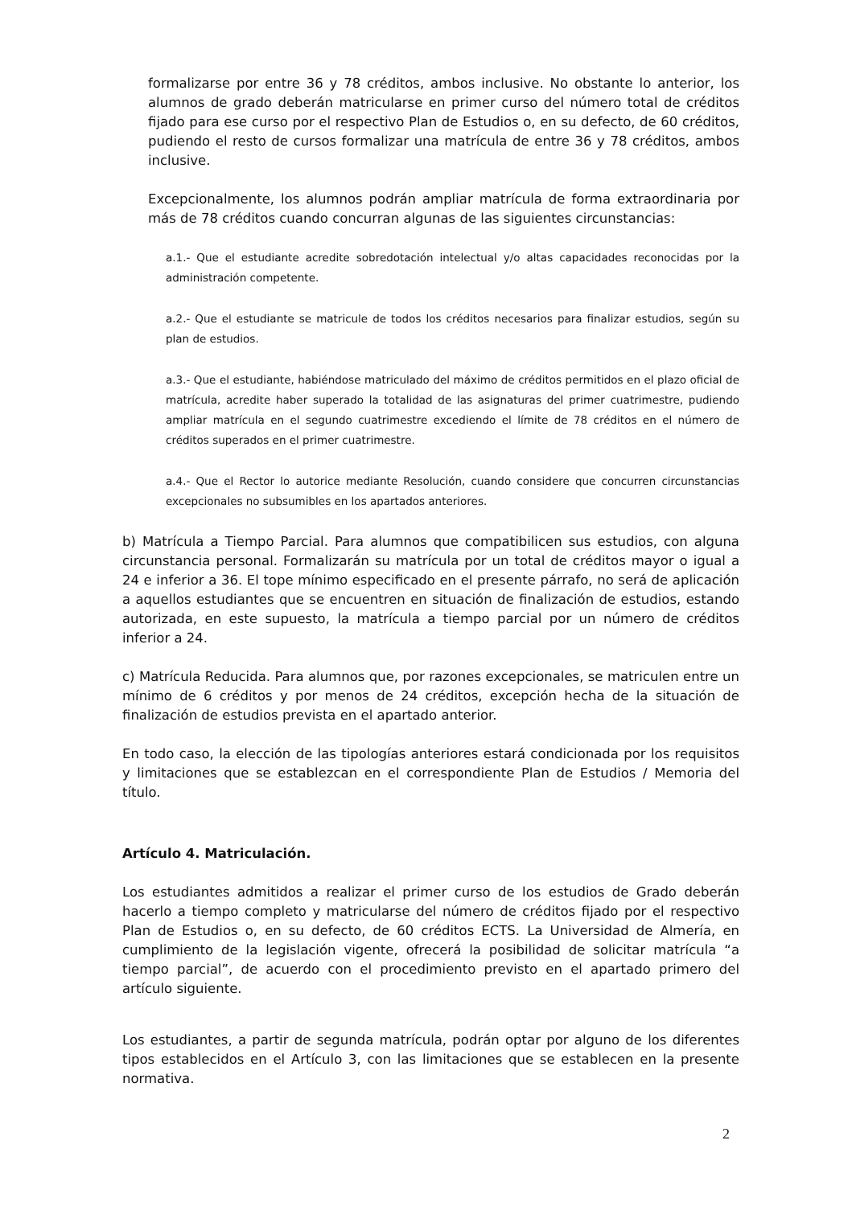formalizarse por entre 36 y 78 créditos, ambos inclusive. No obstante lo anterior, los alumnos de grado deberán matricularse en primer curso del número total de créditos fijado para ese curso por el respectivo Plan de Estudios o, en su defecto, de 60 créditos, pudiendo el resto de cursos formalizar una matrícula de entre 36 y 78 créditos, ambos inclusive.
Excepcionalmente, los alumnos podrán ampliar matrícula de forma extraordinaria por más de 78 créditos cuando concurran algunas de las siguientes circunstancias:
a.1.- Que el estudiante acredite sobredotación intelectual y/o altas capacidades reconocidas por la administración competente.
a.2.- Que el estudiante se matricule de todos los créditos necesarios para finalizar estudios, según su plan de estudios.
a.3.- Que el estudiante, habiéndose matriculado del máximo de créditos permitidos en el plazo oficial de matrícula, acredite haber superado la totalidad de las asignaturas del primer cuatrimestre, pudiendo ampliar matrícula en el segundo cuatrimestre excediendo el límite de 78 créditos en el número de créditos superados en el primer cuatrimestre.
a.4.- Que el Rector lo autorice mediante Resolución, cuando considere que concurren circunstancias excepcionales no subsumibles en los apartados anteriores.
b) Matrícula a Tiempo Parcial. Para alumnos que compatibilicen sus estudios, con alguna circunstancia personal. Formalizarán su matrícula por un total de créditos mayor o igual a 24 e inferior a 36. El tope mínimo especificado en el presente párrafo, no será de aplicación a aquellos estudiantes que se encuentren en situación de finalización de estudios, estando autorizada, en este supuesto, la matrícula a tiempo parcial por un número de créditos inferior a 24.
c) Matrícula Reducida. Para alumnos que, por razones excepcionales, se matriculen entre un mínimo de 6 créditos y por menos de 24 créditos, excepción hecha de la situación de finalización de estudios prevista en el apartado anterior.
En todo caso, la elección de las tipologías anteriores estará condicionada por los requisitos y limitaciones que se establezcan en el correspondiente Plan de Estudios / Memoria del título.
Artículo 4. Matriculación.
Los estudiantes admitidos a realizar el primer curso de los estudios de Grado deberán hacerlo a tiempo completo y matricularse del número de créditos fijado por el respectivo Plan de Estudios o, en su defecto, de 60 créditos ECTS. La Universidad de Almería, en cumplimiento de la legislación vigente, ofrecerá la posibilidad de solicitar matrícula “a tiempo parcial”, de acuerdo con el procedimiento previsto en el apartado primero del artículo siguiente.
Los estudiantes, a partir de segunda matrícula, podrán optar por alguno de los diferentes tipos establecidos en el Artículo 3, con las limitaciones que se establecen en la presente normativa.
2